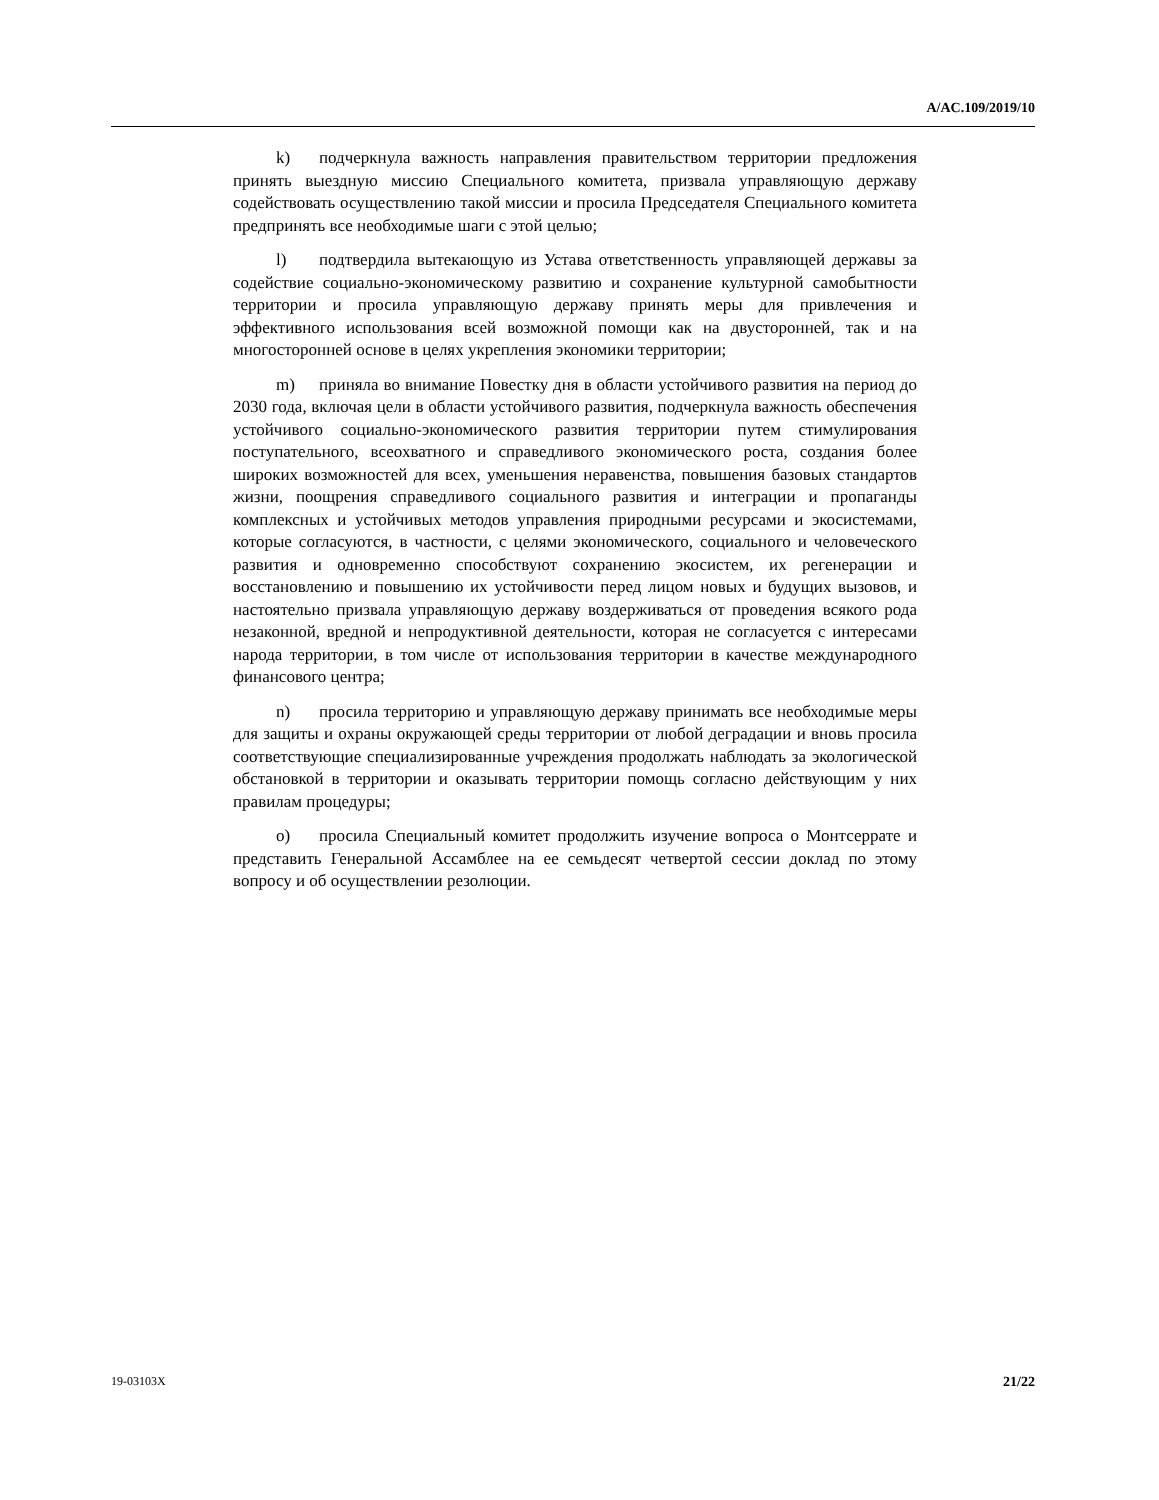A/AC.109/2019/10
k) подчеркнула важность направления правительством территории предложения принять выездную миссию Специального комитета, призвала управляющую державу содействовать осуществлению такой миссии и просила Председателя Специального комитета предпринять все необходимые шаги с этой целью;
l) подтвердила вытекающую из Устава ответственность управляющей державы за содействие социально-экономическому развитию и сохранение культурной самобытности территории и просила управляющую державу принять меры для привлечения и эффективного использования всей возможной помощи как на двусторонней, так и на многосторонней основе в целях укрепления экономики территории;
m) приняла во внимание Повестку дня в области устойчивого развития на период до 2030 года, включая цели в области устойчивого развития, подчеркнула важность обеспечения устойчивого социально-экономического развития территории путем стимулирования поступательного, всеохватного и справедливого экономического роста, создания более широких возможностей для всех, уменьшения неравенства, повышения базовых стандартов жизни, поощрения справедливого социального развития и интеграции и пропаганды комплексных и устойчивых методов управления природными ресурсами и экосистемами, которые согласуются, в частности, с целями экономического, социального и человеческого развития и одновременно способствуют сохранению экосистем, их регенерации и восстановлению и повышению их устойчивости перед лицом новых и будущих вызовов, и настоятельно призвала управляющую державу воздерживаться от проведения всякого рода незаконной, вредной и непродуктивной деятельности, которая не согласуется с интересами народа территории, в том числе от использования территории в качестве международного финансового центра;
n) просила территорию и управляющую державу принимать все необходимые меры для защиты и охраны окружающей среды территории от любой деградации и вновь просила соответствующие специализированные учреждения продолжать наблюдать за экологической обстановкой в территории и оказывать территории помощь согласно действующим у них правилам процедуры;
o) просила Специальный комитет продолжить изучение вопроса о Монтсеррате и представить Генеральной Ассамблее на ее семьдесят четвертой сессии доклад по этому вопросу и об осуществлении резолюции.
19-03103X 21/22